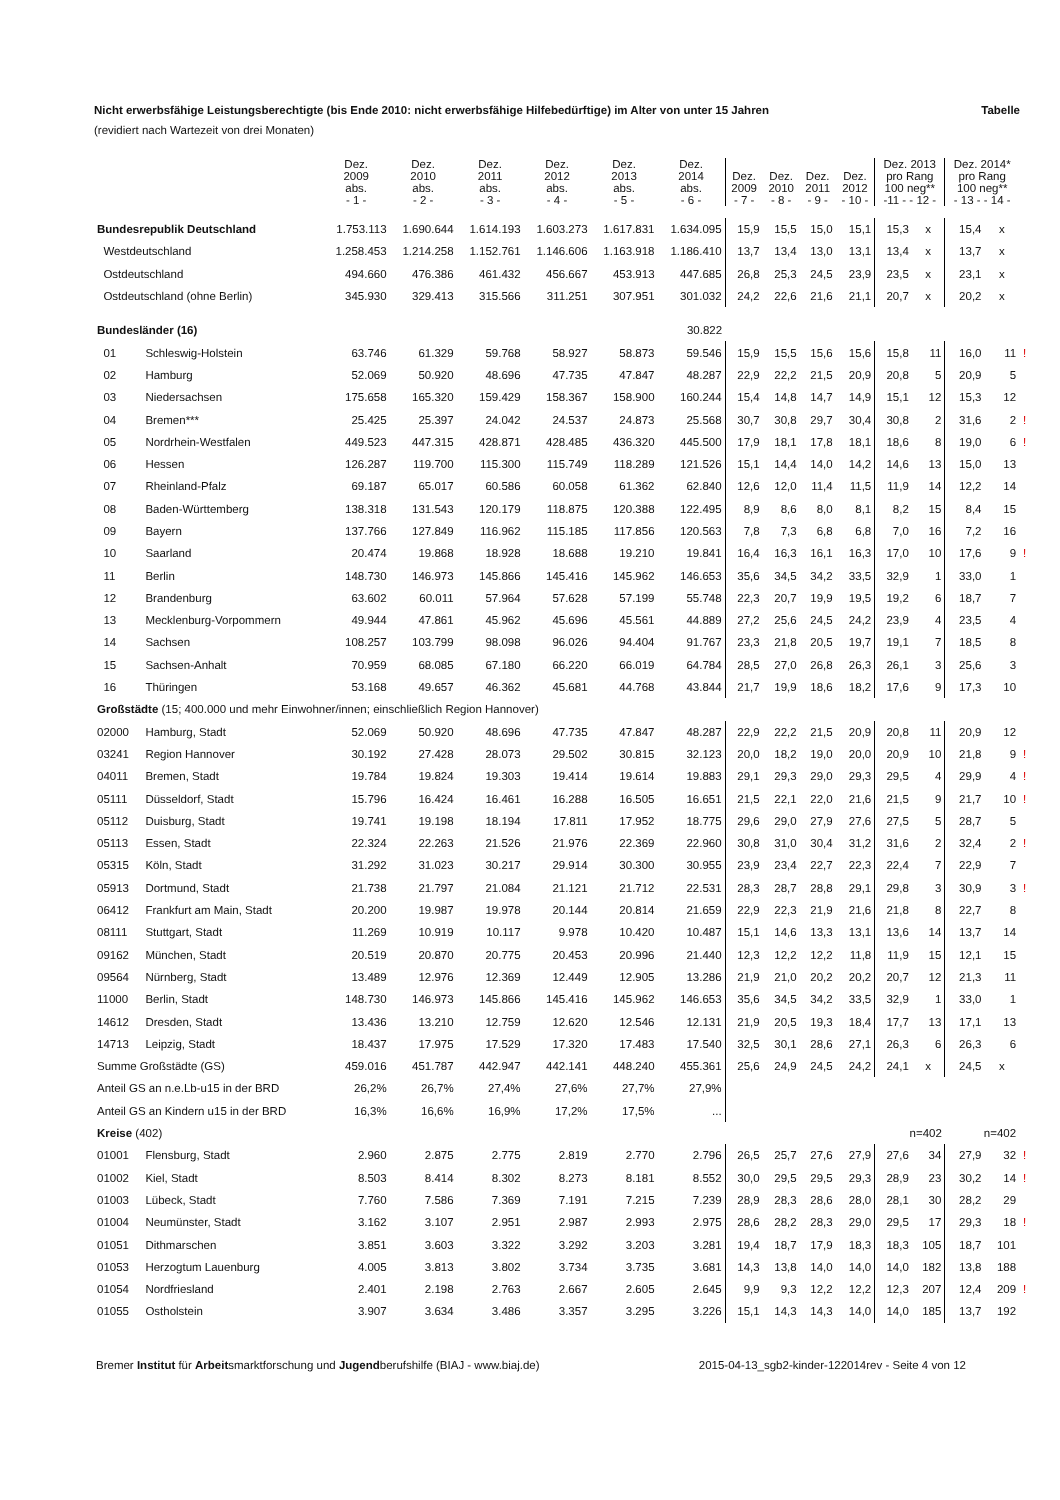Nicht erwerbsfähige Leistungsberechtigte (bis Ende 2010: nicht erwerbsfähige Hilfebedürftige) im Alter von unter 15 Jahren Tabelle
(revidiert nach Wartezeit von drei Monaten)
| | | Dez. 2009 abs. - 1 - | Dez. 2010 abs. - 2 - | Dez. 2011 abs. - 3 - | Dez. 2012 abs. - 4 - | Dez. 2013 abs. - 5 - | Dez. 2014 abs. - 6 - | Dez. 2009 - 7 - | Dez. 2010 - 8 - | Dez. 2011 - 9 - | Dez. 2012 - 10 - | Dez. 2013 pro Rang 100 neg** -11 - - 12 - | | Dez. 2014* pro Rang 100 neg** - 13 - - 14 - | | |
| --- | --- | --- | --- | --- | --- | --- | --- | --- | --- | --- | --- | --- | --- | --- | --- | --- |
| Bundesrepublik Deutschland | | 1.753.113 | 1.690.644 | 1.614.193 | 1.603.273 | 1.617.831 | 1.634.095 | 15,9 | 15,5 | 15,0 | 15,1 | 15,3 | x | 15,4 | x | |
| Westdeutschland | | 1.258.453 | 1.214.258 | 1.152.761 | 1.146.606 | 1.163.918 | 1.186.410 | 13,7 | 13,4 | 13,0 | 13,1 | 13,4 | x | 13,7 | x | |
| Ostdeutschland | | 494.660 | 476.386 | 461.432 | 456.667 | 453.913 | 447.685 | 26,8 | 25,3 | 24,5 | 23,9 | 23,5 | x | 23,1 | x | |
| Ostdeutschland (ohne Berlin) | | 345.930 | 329.413 | 315.566 | 311.251 | 307.951 | 301.032 | 24,2 | 22,6 | 21,6 | 21,1 | 20,7 | x | 20,2 | x | |
| Bundesländer (16) | | | | | | | 30.822 | | | | | | | | | |
| 01 | Schleswig-Holstein | 63.746 | 61.329 | 59.768 | 58.927 | 58.873 | 59.546 | 15,9 | 15,5 | 15,6 | 15,6 | 15,8 | 11 | 16,0 | 11 | ! |
| 02 | Hamburg | 52.069 | 50.920 | 48.696 | 47.735 | 47.847 | 48.287 | 22,9 | 22,2 | 21,5 | 20,9 | 20,8 | 5 | 20,9 | 5 | |
| 03 | Niedersachsen | 175.658 | 165.320 | 159.429 | 158.367 | 158.900 | 160.244 | 15,4 | 14,8 | 14,7 | 14,9 | 15,1 | 12 | 15,3 | 12 | |
| 04 | Bremen*** | 25.425 | 25.397 | 24.042 | 24.537 | 24.873 | 25.568 | 30,7 | 30,8 | 29,7 | 30,4 | 30,8 | 2 | 31,6 | 2 | ! |
| 05 | Nordrhein-Westfalen | 449.523 | 447.315 | 428.871 | 428.485 | 436.320 | 445.500 | 17,9 | 18,1 | 17,8 | 18,1 | 18,6 | 8 | 19,0 | 6 | ! |
| 06 | Hessen | 126.287 | 119.700 | 115.300 | 115.749 | 118.289 | 121.526 | 15,1 | 14,4 | 14,0 | 14,2 | 14,6 | 13 | 15,0 | 13 | |
| 07 | Rheinland-Pfalz | 69.187 | 65.017 | 60.586 | 60.058 | 61.362 | 62.840 | 12,6 | 12,0 | 11,4 | 11,5 | 11,9 | 14 | 12,2 | 14 | |
| 08 | Baden-Württemberg | 138.318 | 131.543 | 120.179 | 118.875 | 120.388 | 122.495 | 8,9 | 8,6 | 8,0 | 8,1 | 8,2 | 15 | 8,4 | 15 | |
| 09 | Bayern | 137.766 | 127.849 | 116.962 | 115.185 | 117.856 | 120.563 | 7,8 | 7,3 | 6,8 | 6,8 | 7,0 | 16 | 7,2 | 16 | |
| 10 | Saarland | 20.474 | 19.868 | 18.928 | 18.688 | 19.210 | 19.841 | 16,4 | 16,3 | 16,1 | 16,3 | 17,0 | 10 | 17,6 | 9 | ! |
| 11 | Berlin | 148.730 | 146.973 | 145.866 | 145.416 | 145.962 | 146.653 | 35,6 | 34,5 | 34,2 | 33,5 | 32,9 | 1 | 33,0 | 1 | |
| 12 | Brandenburg | 63.602 | 60.011 | 57.964 | 57.628 | 57.199 | 55.748 | 22,3 | 20,7 | 19,9 | 19,5 | 19,2 | 6 | 18,7 | 7 | |
| 13 | Mecklenburg-Vorpommern | 49.944 | 47.861 | 45.962 | 45.696 | 45.561 | 44.889 | 27,2 | 25,6 | 24,5 | 24,2 | 23,9 | 4 | 23,5 | 4 | |
| 14 | Sachsen | 108.257 | 103.799 | 98.098 | 96.026 | 94.404 | 91.767 | 23,3 | 21,8 | 20,5 | 19,7 | 19,1 | 7 | 18,5 | 8 | |
| 15 | Sachsen-Anhalt | 70.959 | 68.085 | 67.180 | 66.220 | 66.019 | 64.784 | 28,5 | 27,0 | 26,8 | 26,3 | 26,1 | 3 | 25,6 | 3 | |
| 16 | Thüringen | 53.168 | 49.657 | 46.362 | 45.681 | 44.768 | 43.844 | 21,7 | 19,9 | 18,6 | 18,2 | 17,6 | 9 | 17,3 | 10 | |
| Großstädte (15; 400.000 und mehr Einwohner/innen; einschließlich Region Hannover) | | | | | | | | | | | | | | | | |
| 02000 | Hamburg, Stadt | 52.069 | 50.920 | 48.696 | 47.735 | 47.847 | 48.287 | 22,9 | 22,2 | 21,5 | 20,9 | 20,8 | 11 | 20,9 | 12 | |
| 03241 | Region Hannover | 30.192 | 27.428 | 28.073 | 29.502 | 30.815 | 32.123 | 20,0 | 18,2 | 19,0 | 20,0 | 20,9 | 10 | 21,8 | 9 | ! |
| 04011 | Bremen, Stadt | 19.784 | 19.824 | 19.303 | 19.414 | 19.614 | 19.883 | 29,1 | 29,3 | 29,0 | 29,3 | 29,5 | 4 | 29,9 | 4 | ! |
| 05111 | Düsseldorf, Stadt | 15.796 | 16.424 | 16.461 | 16.288 | 16.505 | 16.651 | 21,5 | 22,1 | 22,0 | 21,6 | 21,5 | 9 | 21,7 | 10 | ! |
| 05112 | Duisburg, Stadt | 19.741 | 19.198 | 18.194 | 17.811 | 17.952 | 18.775 | 29,6 | 29,0 | 27,9 | 27,6 | 27,5 | 5 | 28,7 | 5 | |
| 05113 | Essen, Stadt | 22.324 | 22.263 | 21.526 | 21.976 | 22.369 | 22.960 | 30,8 | 31,0 | 30,4 | 31,2 | 31,6 | 2 | 32,4 | 2 | ! |
| 05315 | Köln, Stadt | 31.292 | 31.023 | 30.217 | 29.914 | 30.300 | 30.955 | 23,9 | 23,4 | 22,7 | 22,3 | 22,4 | 7 | 22,9 | 7 | |
| 05913 | Dortmund, Stadt | 21.738 | 21.797 | 21.084 | 21.121 | 21.712 | 22.531 | 28,3 | 28,7 | 28,8 | 29,1 | 29,8 | 3 | 30,9 | 3 | ! |
| 06412 | Frankfurt am Main, Stadt | 20.200 | 19.987 | 19.978 | 20.144 | 20.814 | 21.659 | 22,9 | 22,3 | 21,9 | 21,6 | 21,8 | 8 | 22,7 | 8 | |
| 08111 | Stuttgart, Stadt | 11.269 | 10.919 | 10.117 | 9.978 | 10.420 | 10.487 | 15,1 | 14,6 | 13,3 | 13,1 | 13,6 | 14 | 13,7 | 14 | |
| 09162 | München, Stadt | 20.519 | 20.870 | 20.775 | 20.453 | 20.996 | 21.440 | 12,3 | 12,2 | 12,2 | 11,8 | 11,9 | 15 | 12,1 | 15 | |
| 09564 | Nürnberg, Stadt | 13.489 | 12.976 | 12.369 | 12.449 | 12.905 | 13.286 | 21,9 | 21,0 | 20,2 | 20,2 | 20,7 | 12 | 21,3 | 11 | |
| 11000 | Berlin, Stadt | 148.730 | 146.973 | 145.866 | 145.416 | 145.962 | 146.653 | 35,6 | 34,5 | 34,2 | 33,5 | 32,9 | 1 | 33,0 | 1 | |
| 14612 | Dresden, Stadt | 13.436 | 13.210 | 12.759 | 12.620 | 12.546 | 12.131 | 21,9 | 20,5 | 19,3 | 18,4 | 17,7 | 13 | 17,1 | 13 | |
| 14713 | Leipzig, Stadt | 18.437 | 17.975 | 17.529 | 17.320 | 17.483 | 17.540 | 32,5 | 30,1 | 28,6 | 27,1 | 26,3 | 6 | 26,3 | 6 | |
| Summe Großstädte (GS) | | 459.016 | 451.787 | 442.947 | 442.141 | 448.240 | 455.361 | 25,6 | 24,9 | 24,5 | 24,2 | 24,1 | x | 24,5 | x | |
| Anteil GS an n.e.Lb-u15 in der BRD | | 26,2% | 26,7% | 27,4% | 27,6% | 27,7% | 27,9% | | | | | | | | | |
| Anteil GS an Kindern u15 in der BRD | | 16,3% | 16,6% | 16,9% | 17,2% | 17,5% | ... | | | | | | | | | |
| Kreise (402) | | | | | | | | | | | | n=402 | | n=402 | | |
| 01001 | Flensburg, Stadt | 2.960 | 2.875 | 2.775 | 2.819 | 2.770 | 2.796 | 26,5 | 25,7 | 27,6 | 27,9 | 27,6 | 34 | 27,9 | 32 | ! |
| 01002 | Kiel, Stadt | 8.503 | 8.414 | 8.302 | 8.273 | 8.181 | 8.552 | 30,0 | 29,5 | 29,5 | 29,3 | 28,9 | 23 | 30,2 | 14 | ! |
| 01003 | Lübeck, Stadt | 7.760 | 7.586 | 7.369 | 7.191 | 7.215 | 7.239 | 28,9 | 28,3 | 28,6 | 28,0 | 28,1 | 30 | 28,2 | 29 | |
| 01004 | Neumünster, Stadt | 3.162 | 3.107 | 2.951 | 2.987 | 2.993 | 2.975 | 28,6 | 28,2 | 28,3 | 29,0 | 29,5 | 17 | 29,3 | 18 | ! |
| 01051 | Dithmarschen | 3.851 | 3.603 | 3.322 | 3.292 | 3.203 | 3.281 | 19,4 | 18,7 | 17,9 | 18,3 | 18,3 | 105 | 18,7 | 101 | |
| 01053 | Herzogtum Lauenburg | 4.005 | 3.813 | 3.802 | 3.734 | 3.735 | 3.681 | 14,3 | 13,8 | 14,0 | 14,0 | 14,0 | 182 | 13,8 | 188 | |
| 01054 | Nordfriesland | 2.401 | 2.198 | 2.763 | 2.667 | 2.605 | 2.645 | 9,9 | 9,3 | 12,2 | 12,2 | 12,3 | 207 | 12,4 | 209 | ! |
| 01055 | Ostholstein | 3.907 | 3.634 | 3.486 | 3.357 | 3.295 | 3.226 | 15,1 | 14,3 | 14,3 | 14,0 | 14,0 | 185 | 13,7 | 192 | |
Bremer Institut für Arbeitsmarktforschung und Jugendberufshilfe (BIAJ - www.biaj.de) 2015-04-13_sgb2-kinder-122014rev - Seite 4 von 12